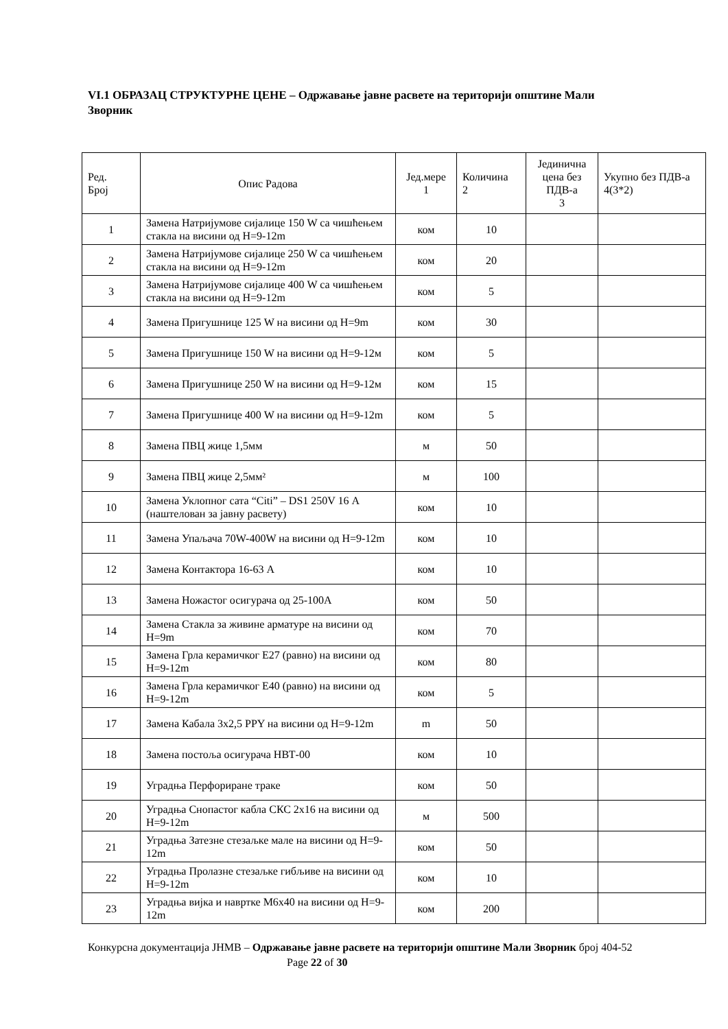VI.1 ОБРАЗАЦ СТРУКТУРНЕ ЦЕНЕ – Одржавање јавне расвете на територији општине Мали Зворник
| Ред. Број | Опис Радова | Јед.мере 1 | Количина 2 | Јединична цена без ПДВ-а 3 | Укупно без ПДВ-а 4(3*2) |
| --- | --- | --- | --- | --- | --- |
| 1 | Замена Натријумове сијалице 150 W са чишћењем стакла на висини од H=9-12m | ком | 10 | | |
| 2 | Замена Натријумове сијалице 250 W са чишћењем стакла на висини од H=9-12m | ком | 20 | | |
| 3 | Замена Натријумове сијалице 400 W са чишћењем стакла на висини од H=9-12m | ком | 5 | | |
| 4 | Замена Пригушнице 125 W на висини од H=9m | ком | 30 | | |
| 5 | Замена Пригушнице 150 W на висини од H=9-12м | ком | 5 | | |
| 6 | Замена Пригушнице 250 W на висини од H=9-12м | ком | 15 | | |
| 7 | Замена Пригушнице 400 W на висини од H=9-12m | ком | 5 | | |
| 8 | Замена ПВЦ жице 1,5мм | м | 50 | | |
| 9 | Замена ПВЦ жице 2,5мм² | м | 100 | | |
| 10 | Замена Уклопног сата “Citi” – DS1 250V 16 А (наштелован за јавну расвету) | ком | 10 | | |
| 11 | Замена Упаљача 70W-400W на висини од H=9-12m | ком | 10 | | |
| 12 | Замена Контактора 16-63 А | ком | 10 | | |
| 13 | Замена Ножастог осигурача од 25-100А | ком | 50 | | |
| 14 | Замена Стакла за живине арматуре на висини од H=9m | ком | 70 | | |
| 15 | Замена Грла керамичког Е27 (равно) на висини од H=9-12m | ком | 80 | | |
| 16 | Замена Грла керамичког Е40 (равно) на висини од H=9-12m | ком | 5 | | |
| 17 | Замена Кабала 3х2,5 PPY на висини од H=9-12m | m | 50 | | |
| 18 | Замена постоља осигурача НВТ-00 | ком | 10 | | |
| 19 | Уградња Перфориране траке | ком | 50 | | |
| 20 | Уградња Снопастог кабла СКС 2х16 на висини од H=9-12m | м | 500 | | |
| 21 | Уградња Затезне стезаљке мале на висини од H=9-12m | ком | 50 | | |
| 22 | Уградња Пролазне стезаљке гибљиве на висини од H=9-12m | ком | 10 | | |
| 23 | Уградња вијка и навртке М6х40 на висини од H=9-12m | ком | 200 | | |
Конкурсна документација ЈНМВ – Одржавање јавне расвете на територији општине Мали Зворник број 404-52 Page 22 of 30